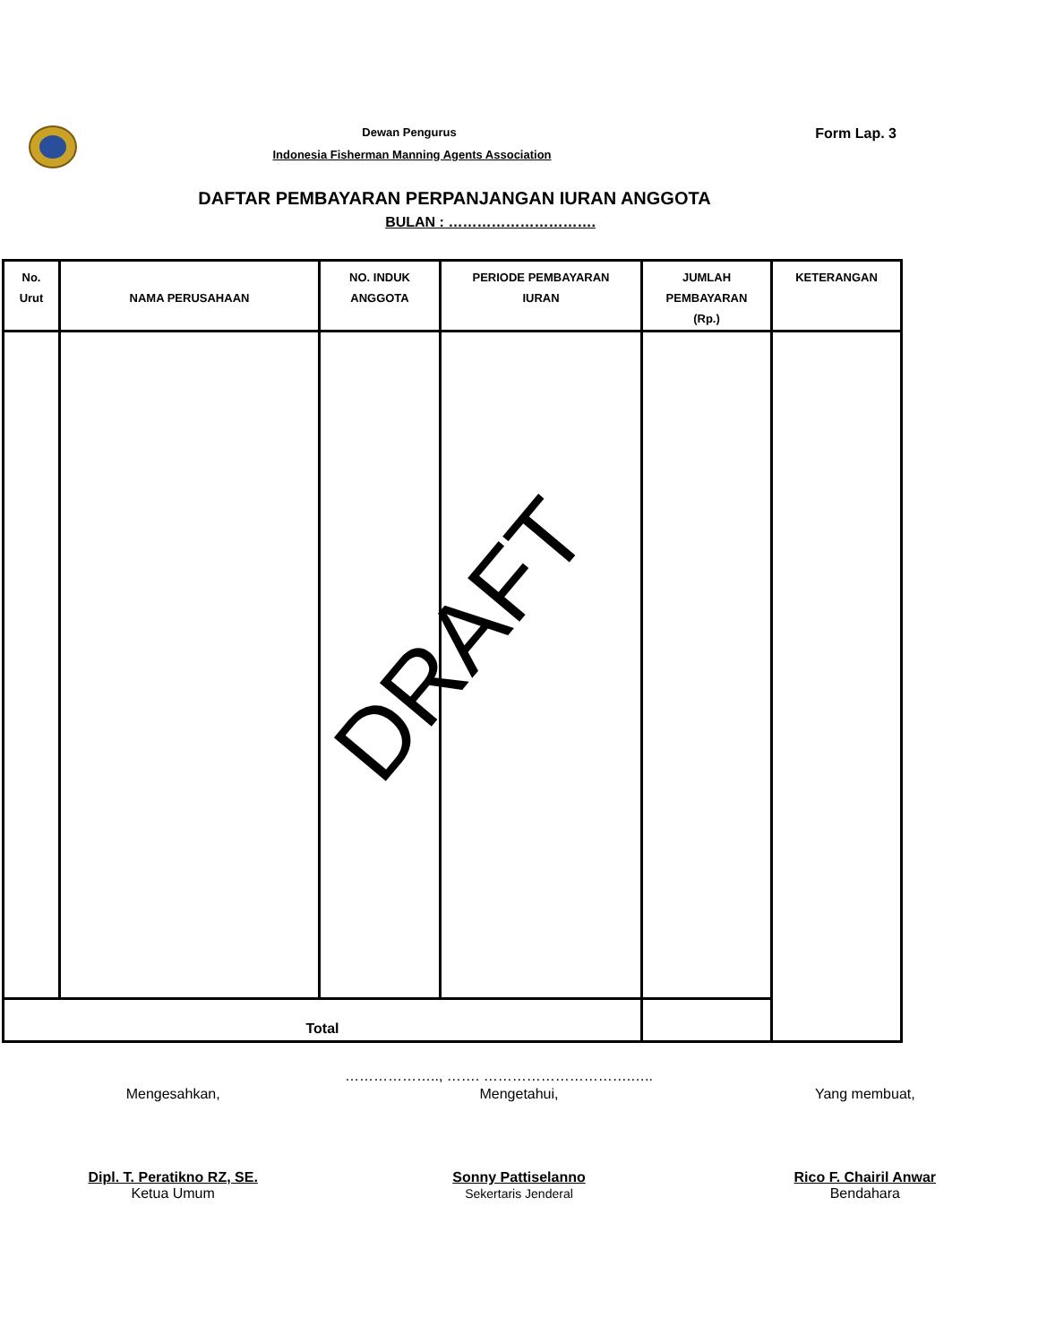Dewan Pengurus
Indonesia Fisherman Manning Agents Association
Form Lap. 3
DAFTAR PEMBAYARAN PERPANJANGAN IURAN ANGGOTA
BULAN : ………………………….
| No. Urut | NAMA PERUSAHAAN | NO. INDUK ANGGOTA | PERIODE PEMBAYARAN IURAN | JUMLAH PEMBAYARAN (Rp.) | KETERANGAN |
| --- | --- | --- | --- | --- | --- |
| Total | | | | | |
DRAFT
……………….., ……. ………………………….…..
Mengesahkan, Mengetahui, Yang membuat,
Dipl. T. Peratikno RZ, SE.
Ketua Umum
Sonny Pattiselanno
Sekertaris Jenderal
Rico F. Chairil Anwar
Bendahara